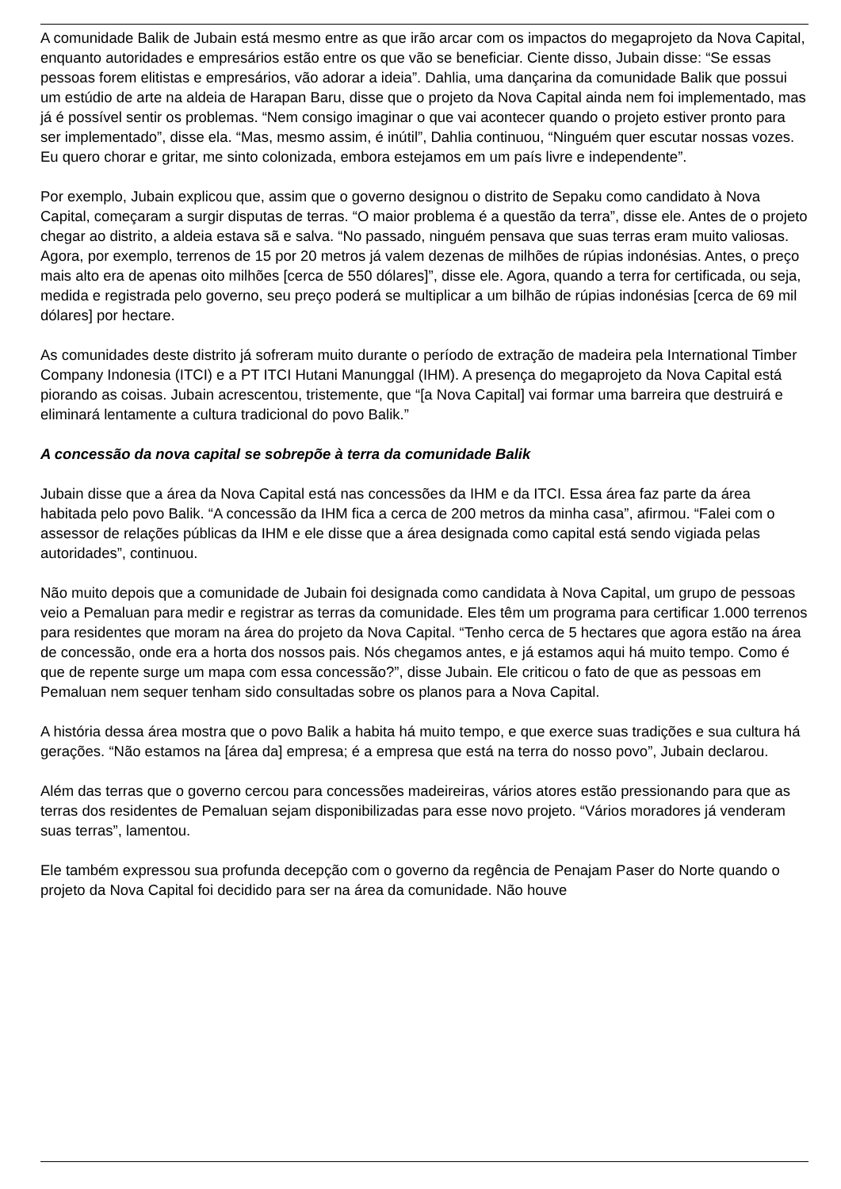A comunidade Balik de Jubain está mesmo entre as que irão arcar com os impactos do megaprojeto da Nova Capital, enquanto autoridades e empresários estão entre os que vão se beneficiar. Ciente disso, Jubain disse: “Se essas pessoas forem elitistas e empresários, vão adorar a ideia”. Dahlia, uma dançarina da comunidade Balik que possui um estúdio de arte na aldeia de Harapan Baru, disse que o projeto da Nova Capital ainda nem foi implementado, mas já é possível sentir os problemas. “Nem consigo imaginar o que vai acontecer quando o projeto estiver pronto para ser implementado”, disse ela. “Mas, mesmo assim, é inútil”, Dahlia continuou, “Ninguém quer escutar nossas vozes. Eu quero chorar e gritar, me sinto colonizada, embora estejamos em um país livre e independente”.
Por exemplo, Jubain explicou que, assim que o governo designou o distrito de Sepaku como candidato à Nova Capital, começaram a surgir disputas de terras. “O maior problema é a questão da terra”, disse ele. Antes de o projeto chegar ao distrito, a aldeia estava sã e salva. “No passado, ninguém pensava que suas terras eram muito valiosas. Agora, por exemplo, terrenos de 15 por 20 metros já valem dezenas de milhões de rúpias indonésias. Antes, o preço mais alto era de apenas oito milhões [cerca de 550 dólares]”, disse ele. Agora, quando a terra for certificada, ou seja, medida e registrada pelo governo, seu preço poderá se multiplicar a um bilhão de rúpias indonésias [cerca de 69 mil dólares] por hectare.
As comunidades deste distrito já sofreram muito durante o período de extração de madeira pela International Timber Company Indonesia (ITCI) e a PT ITCI Hutani Manunggal (IHM). A presença do megaprojeto da Nova Capital está piorando as coisas. Jubain acrescentou, tristemente, que “[a Nova Capital] vai formar uma barreira que destruirá e eliminará lentamente a cultura tradicional do povo Balik.”
A concessão da nova capital se sobrepõe à terra da comunidade Balik
Jubain disse que a área da Nova Capital está nas concessões da IHM e da ITCI. Essa área faz parte da área habitada pelo povo Balik. “A concessão da IHM fica a cerca de 200 metros da minha casa”, afirmou. “Falei com o assessor de relações públicas da IHM e ele disse que a área designada como capital está sendo vigiada pelas autoridades”, continuou.
Não muito depois que a comunidade de Jubain foi designada como candidata à Nova Capital, um grupo de pessoas veio a Pemaluan para medir e registrar as terras da comunidade. Eles têm um programa para certificar 1.000 terrenos para residentes que moram na área do projeto da Nova Capital. “Tenho cerca de 5 hectares que agora estão na área de concessão, onde era a horta dos nossos pais. Nós chegamos antes, e já estamos aqui há muito tempo. Como é que de repente surge um mapa com essa concessão?”, disse Jubain. Ele criticou o fato de que as pessoas em Pemaluan nem sequer tenham sido consultadas sobre os planos para a Nova Capital.
A história dessa área mostra que o povo Balik a habita há muito tempo, e que exerce suas tradições e sua cultura há gerações. “Não estamos na [área da] empresa; é a empresa que está na terra do nosso povo”, Jubain declarou.
Além das terras que o governo cercou para concessões madeireiras, vários atores estão pressionando para que as terras dos residentes de Pemaluan sejam disponibilizadas para esse novo projeto. “Vários moradores já venderam suas terras”, lamentou.
Ele também expressou sua profunda decepção com o governo da regência de Penajam Paser do Norte quando o projeto da Nova Capital foi decidido para ser na área da comunidade. Não houve